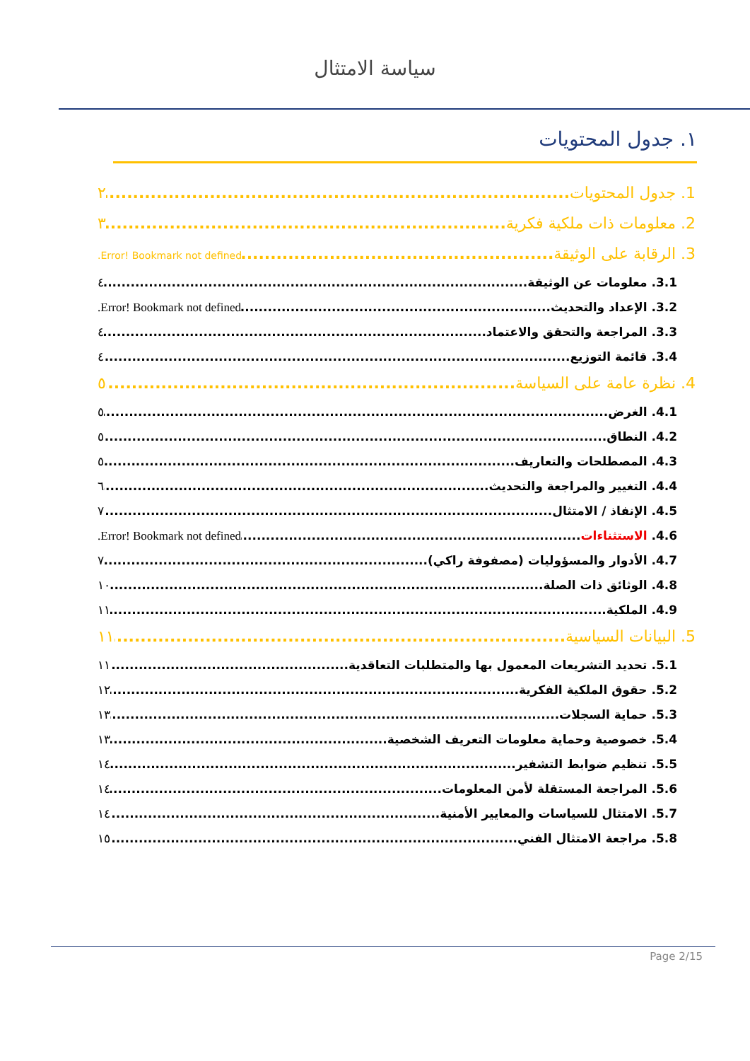سياسة الامتثال
١. جدول المحتويات
1. جدول المحتويات ٢
2. معلومات ذات ملكية فكرية ٣
3. الرقابة على الوثيقة Error! Bookmark not defined.
3.1. معلومات عن الوثيقة ٤
3.2. الإعداد والتحديث Error! Bookmark not defined.
3.3. المراجعة والتحقق والاعتماد ٤
3.4. قائمة التوزيع ٤
4. نظرة عامة على السياسة ٥
4.1. الغرض ٥
4.2. النطاق ٥
4.3. المصطلحات والتعاريف ٥
4.4. التغيير والمراجعة والتحديث ٦
4.5. الإنفاذ / الامتثال ٧
4.6. الاستثناءات Error! Bookmark not defined.
4.7. الأدوار والمسؤوليات (مصفوفة راكي) ٧
4.8. الوثائق ذات الصلة ١٠
4.9. الملكية ١١
5. البيانات السياسية ١١
5.1. تحديد التشريعات المعمول بها والمتطلبات التعاقدية ١١
5.2. حقوق الملكية الفكرية ١٢
5.3. حماية السجلات ١٣
5.4. خصوصية وحماية معلومات التعريف الشخصية ١٣
5.5. تنظيم ضوابط التشفير ١٤
5.6. المراجعة المستقلة لأمن المعلومات ١٤
5.7. الامتثال للسياسات والمعايير الأمنية ١٤
5.8. مراجعة الامتثال الفني ١٥
Page 2/15